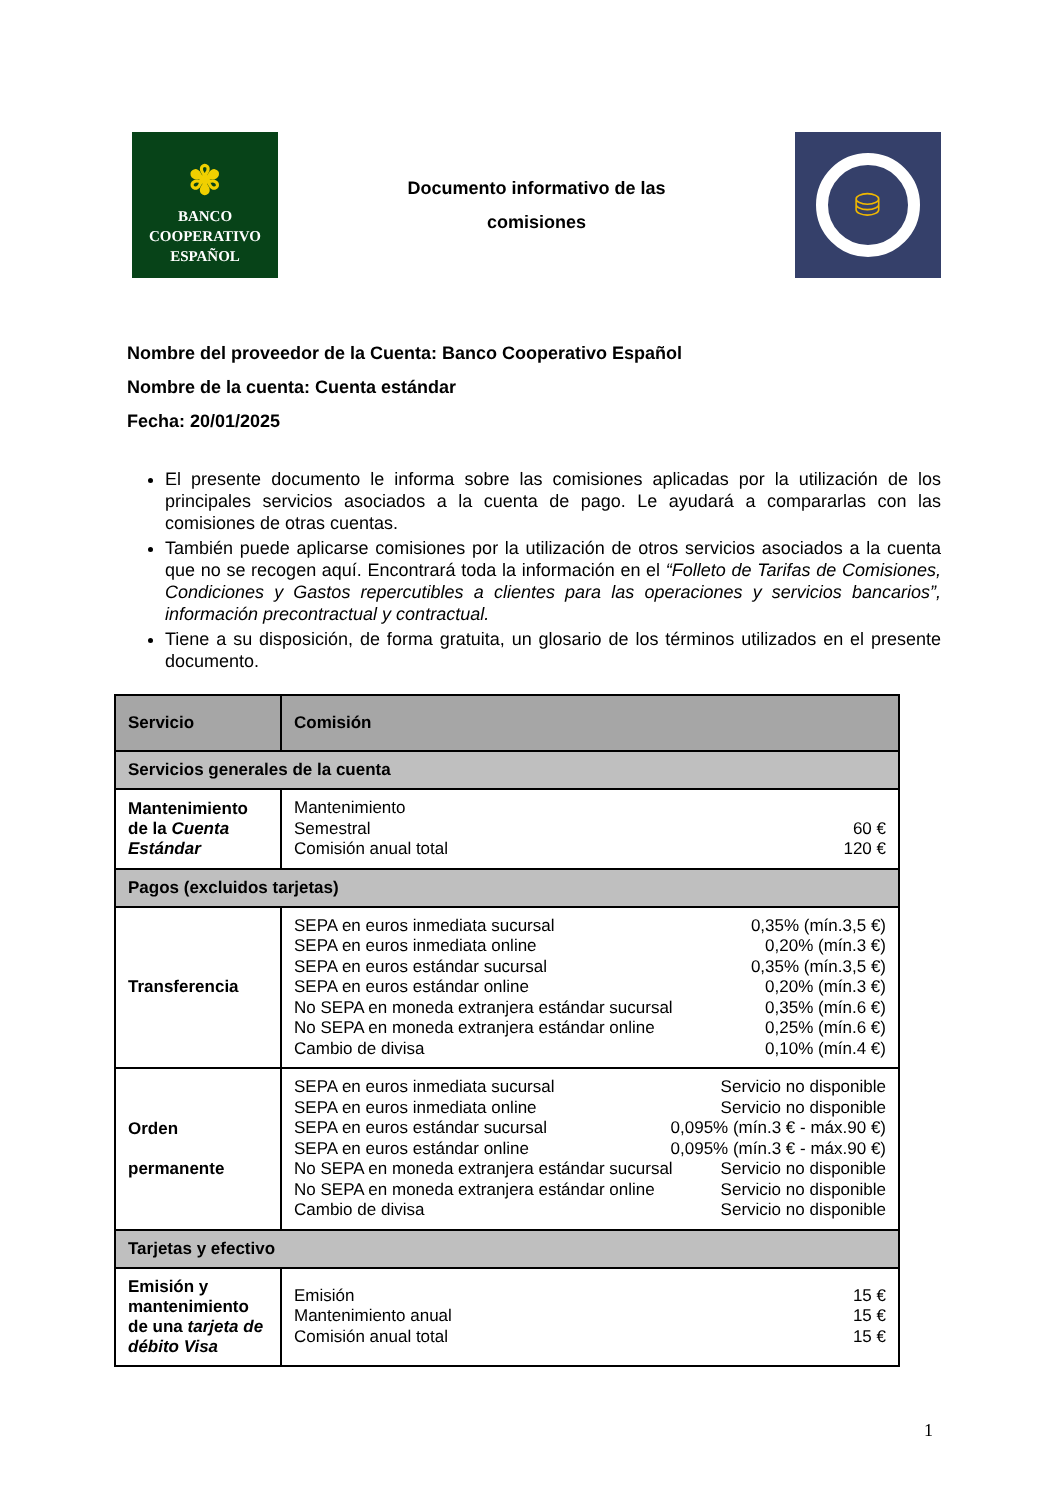✾
BANCO
COOPERATIVO
ESPAÑOL
Documento informativo de las
comisiones
⛁
Nombre del proveedor de la Cuenta: Banco Cooperativo Español
Nombre de la cuenta: Cuenta estándar
Fecha: 20/01/2025
El presente documento le informa sobre las comisiones aplicadas por la utilización de los principales servicios asociados a la cuenta de pago. Le ayudará a compararlas con las comisiones de otras cuentas.
También puede aplicarse comisiones por la utilización de otros servicios asociados a la cuenta que no se recogen aquí. Encontrará toda la información en el “Folleto de Tarifas de Comisiones, Condiciones y Gastos repercutibles a clientes para las operaciones y servicios bancarios”, información precontractual y contractual.
Tiene a su disposición, de forma gratuita, un glosario de los términos utilizados en el presente documento.
| Servicio | Comisión |
| --- | --- |
| Servicios generales de la cuenta | |
| Mantenimiento de la Cuenta Estándar | Mantenimiento Semestral 60 € Comisión anual total 120 € |
| Pagos (excluidos tarjetas) | |
| Transferencia | SEPA en euros inmediata sucursal 0,35% (mín.3,5 €) SEPA en euros inmediata online 0,20% (mín.3 €) SEPA en euros estándar sucursal 0,35% (mín.3,5 €) SEPA en euros estándar online 0,20% (mín.3 €) No SEPA en moneda extranjera estándar sucursal 0,35% (mín.6 €) No SEPA en moneda extranjera estándar online 0,25% (mín.6 €) Cambio de divisa 0,10% (mín.4 €) |
| Orden permanente | SEPA en euros inmediata sucursal Servicio no disponible SEPA en euros inmediata online Servicio no disponible SEPA en euros estándar sucursal 0,095% (mín.3 € - máx.90 €) SEPA en euros estándar online 0,095% (mín.3 € - máx.90 €) No SEPA en moneda extranjera estándar sucursal Servicio no disponible No SEPA en moneda extranjera estándar online Servicio no disponible Cambio de divisa Servicio no disponible |
| Tarjetas y efectivo | |
| Emisión y mantenimiento de una tarjeta de débito Visa | Emisión 15 € Mantenimiento anual 15 € Comisión anual total 15 € |
1